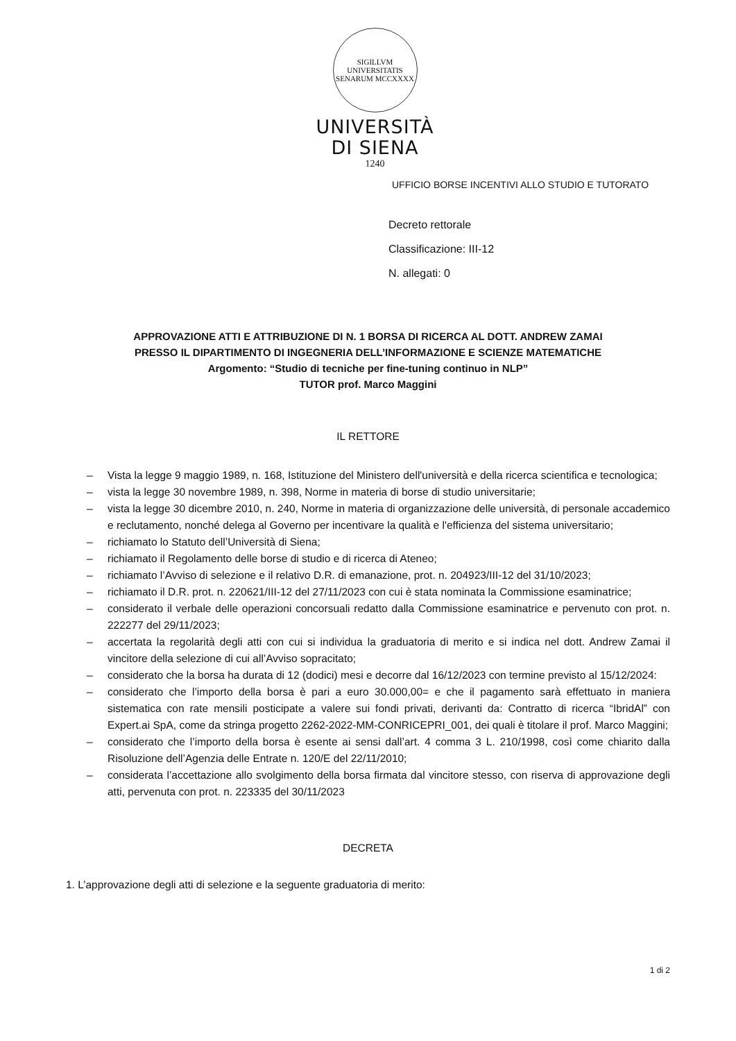SIGILLVM UNIVERSITATIS SENARUM MCCXXXX
UNIVERSITÀ
DI SIENA
1240
UFFICIO BORSE INCENTIVI ALLO STUDIO E TUTORATO
Decreto rettorale
Classificazione: III-12
N. allegati: 0
APPROVAZIONE ATTI E ATTRIBUZIONE DI N. 1 BORSA DI RICERCA AL DOTT. ANDREW ZAMAI
PRESSO IL DIPARTIMENTO DI INGEGNERIA DELL’INFORMAZIONE E SCIENZE MATEMATICHE
Argomento: “Studio di tecniche per fine-tuning continuo in NLP”
TUTOR prof. Marco Maggini
IL RETTORE
– Vista la legge 9 maggio 1989, n. 168, Istituzione del Ministero dell'università e della ricerca scientifica e tecnologica;
– vista la legge 30 novembre 1989, n. 398, Norme in materia di borse di studio universitarie;
– vista la legge 30 dicembre 2010, n. 240, Norme in materia di organizzazione delle università, di personale accademico e reclutamento, nonché delega al Governo per incentivare la qualità e l'efficienza del sistema universitario;
– richiamato lo Statuto dell’Università di Siena;
– richiamato il Regolamento delle borse di studio e di ricerca di Ateneo;
– richiamato l’Avviso di selezione e il relativo D.R. di emanazione, prot. n. 204923/III-12 del 31/10/2023;
– richiamato il D.R. prot. n. 220621/III-12 del 27/11/2023 con cui è stata nominata la Commissione esaminatrice;
– considerato il verbale delle operazioni concorsuali redatto dalla Commissione esaminatrice e pervenuto con prot. n. 222277 del 29/11/2023;
– accertata la regolarità degli atti con cui si individua la graduatoria di merito e si indica nel dott. Andrew Zamai il vincitore della selezione di cui all’Avviso sopracitato;
– considerato che la borsa ha durata di 12 (dodici) mesi e decorre dal 16/12/2023 con termine previsto al 15/12/2024:
– considerato che l’importo della borsa è pari a euro 30.000,00= e che il pagamento sarà effettuato in maniera sistematica con rate mensili posticipate a valere sui fondi privati, derivanti da: Contratto di ricerca “IbridAl” con Expert.ai SpA, come da stringa progetto 2262-2022-MM-CONRICEPRI_001, dei quali è titolare il prof. Marco Maggini;
– considerato che l’importo della borsa è esente ai sensi dall’art. 4 comma 3 L. 210/1998, così come chiarito dalla Risoluzione dell’Agenzia delle Entrate n. 120/E del 22/11/2010;
– considerata l’accettazione allo svolgimento della borsa firmata dal vincitore stesso, con riserva di approvazione degli atti, pervenuta con prot. n. 223335 del 30/11/2023
DECRETA
1. L’approvazione degli atti di selezione e la seguente graduatoria di merito:
1 di 2